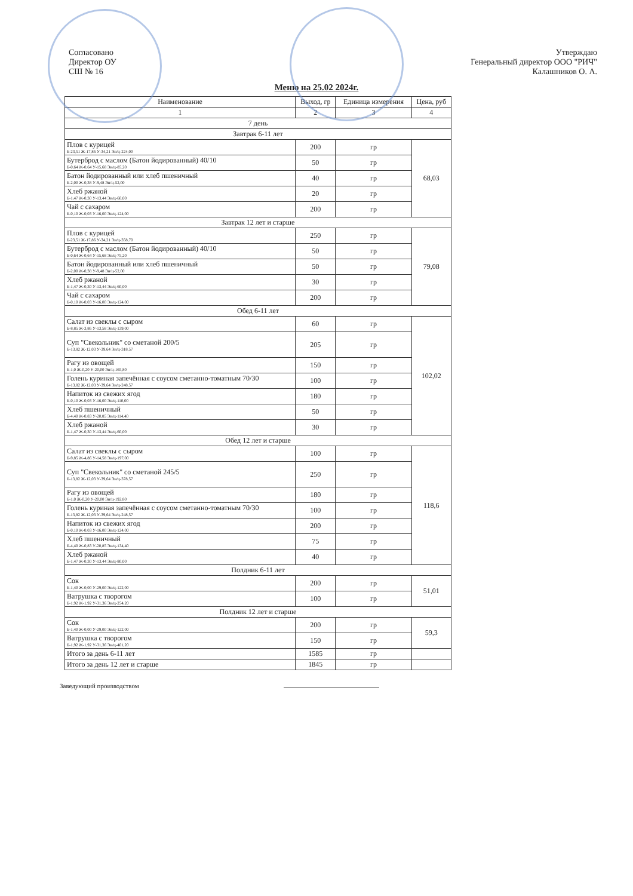Согласовано
Директор ОУ
СШ № 16
Утверждаю
Генеральный директор ООО "РИЧ"
Калашников О. А.
Меню на 25.02 2024г.
| Наименование | Выход, гр | Единица измерения | Цена, руб |
| --- | --- | --- | --- |
| 1 | 2 | 3 | 4 |
| 7 день | | | |
| Завтрак 6-11 лет | | | |
| Плов с курицей Б-23,51 Ж-17,86 У-34,21 Эн/ц-224,00 | 200 | гр | 68,03 |
| Бутерброд с маслом (Батон йодированный) 40/10 Б-0,64 Ж-0,64 У-15,68 Эн/ц-85,20 | 50 | гр | |
| Батон йодированный или хлеб пшеничный Б-2,00 Ж-0,38 У-9,48 Эн/ц-52,00 | 40 | гр | |
| Хлеб ржаной Б-1,47 Ж-0,30 У-13,44 Эн/ц-60,00 | 20 | гр | |
| Чай с сахаром Б-0,10 Ж-0,03 У-16,00 Эн/ц-124,00 | 200 | гр | |
| Завтрак 12 лет и старше | | | |
| Плов с курицей Б-23,51 Ж-17,86 У-34,21 Эн/ц-358,70 | 250 | гр | 79,08 |
| Бутерброд с маслом (Батон йодированный) 40/10 Б-0,64 Ж-0,64 У-15,68 Эн/ц-75,20 | 50 | гр | |
| Батон йодированный или хлеб пшеничный Б-2,00 Ж-0,38 У-9,48 Эн/ц-52,00 | 50 | гр | |
| Хлеб ржаной Б-1,47 Ж-0,30 У-13,44 Эн/ц-60,00 | 30 | гр | |
| Чай с сахаром Б-0,10 Ж-0,03 У-16,00 Эн/ц-124,00 | 200 | гр | |
| Обед 6-11 лет | | | |
| Салат из свеклы с сыром Б-8,85 Ж-3,86 У-13,58 Эн/ц-139,00 | 60 | гр | 102,02 |
| Суп "Свекольник" со сметаной 200/5 Б-13,82 Ж-12,03 У-39,64 Эн/ц-318,57 | 205 | гр | |
| Рагу из овощей Б-1,0 Ж-0,20 У-20,00 Эн/ц-165,80 | 150 | гр | |
| Голень куриная запечённая с соусом сметанно-томатным 70/30 Б-13,82 Ж-12,03 У-39,64 Эн/ц-248,57 | 100 | гр | |
| Напиток из свежих ягод Б-0,10 Ж-0,03 У-16,00 Эн/ц-110,00 | 180 | гр | |
| Хлеб пшеничный Б-4,40 Ж-0,83 У-20,85 Эн/ц-114,40 | 50 | гр | |
| Хлеб ржаной Б-1,47 Ж-0,30 У-13,44 Эн/ц-60,00 | 30 | гр | |
| Обед 12 лет и старше | | | |
| Салат из свеклы с сыром Б-9,85 Ж-4,86 У-14,58 Эн/ц-197,00 | 100 | гр | 118,6 |
| Суп "Свекольник" со сметаной 245/5 Б-13,82 Ж-12,03 У-39,64 Эн/ц-378,57 | 250 | гр | |
| Рагу из овощей Б-1,0 Ж-0,20 У-20,00 Эн/ц-192,80 | 180 | гр | |
| Голень куриная запечённая с соусом сметанно-томатным 70/30 Б-13,82 Ж-12,03 У-39,64 Эн/ц-248,57 | 100 | гр | |
| Напиток из свежих ягод Б-0,10 Ж-0,03 У-16,00 Эн/ц-124,00 | 200 | гр | |
| Хлеб пшеничный Б-4,40 Ж-0,83 У-20,85 Эн/ц-134,40 | 75 | гр | |
| Хлеб ржаной Б-1,47 Ж-0,30 У-13,44 Эн/ц-80,00 | 40 | гр | |
| Полдник 6-11 лет | | | |
| Сок Б-1,40 Ж-0,00 У-29,00 Эн/ц-122,00 | 200 | гр | 51,01 |
| Ватрушка с творогом Б-1,92 Ж-1,92 У-31,36 Эн/ц-254,20 | 100 | гр | |
| Полдник 12 лет и старше | | | |
| Сок Б-1,40 Ж-0,00 У-29,00 Эн/ц-122,00 | 200 | гр | 59,3 |
| Ватрушка с творогом Б-1,92 Ж-1,92 У-31,36 Эн/ц-401,20 | 150 | гр | |
| Итого за день 6-11 лет | 1585 | гр | |
| Итого за день 12 лет и старше | 1845 | гр | |
Заведующий производством